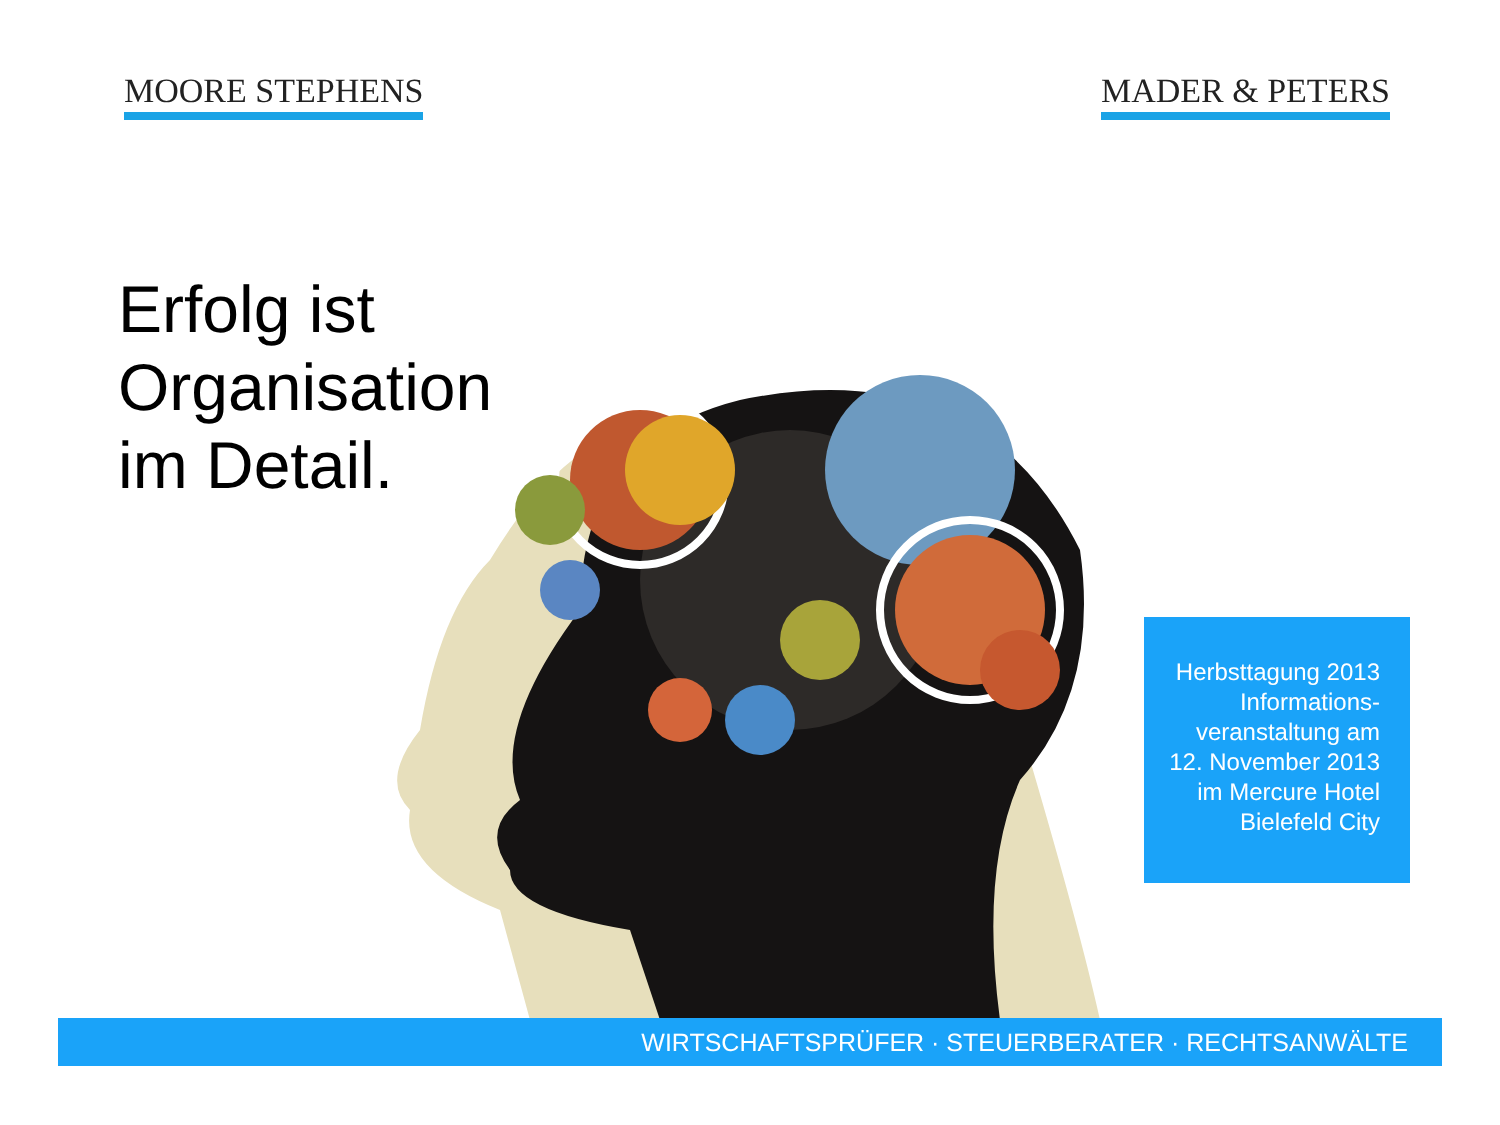MOORE STEPHENS MADER & PETERS
Erfolg ist
Organisation
im Detail.
Herbsttagung 2013
Informations-
veranstaltung am
12. November 2013
im Mercure Hotel
Bielefeld City
WIRTSCHAFTSPRÜFER · STEUERBERATER · RECHTSANWÄLTE